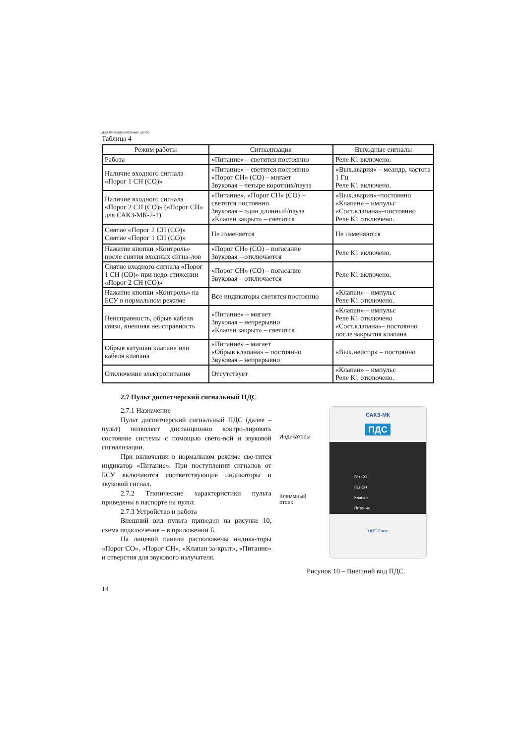Для ознакомительных целей
Таблица 4
| Режим работы | Сигнализация | Выходные сигналы |
| --- | --- | --- |
| Работа | «Питание» – светится постоянно | Реле К1 включено. |
| Наличие входного сигнала «Порог 1 СН (СО)» | «Питание» – светится постоянно «Порог СН» (СО) – мигает Звуковая – четыре коротких/пауза | «Вых.авария» – меандр, частота 1 Гц Реле К1 включено. |
| Наличие входного сигнала «Порог 2 СН (СО)» («Порог СН» для САКЗ-МК-2-1) | «Питание», «Порог СН» (СО) – светятся постоянно Звуковая – один длинный/пауза «Клапан закрыт» – светится | «Вых.авария»–постоянно «Клапан» – импульс «Сост.клапана»–постоянно Реле К1 отключено. |
| Снятие «Порог 2 СН (СО)» Снятие «Порог 1 СН (СО)» | Не изменяется | Не изменяются |
| Нажатие кнопки «Контроль» после снятия входных сигна-лов | «Порог СН» (СО) – погасание Звуковая – отключается | Реле К1 включено. |
| Снятие входного сигнала «Порог 1 СН (СО)» при недо-стижении «Порог 2 СН (СО)» | «Порог СН» (СО) – погасание Звуковая – отключается | Реле К1 включено. |
| Нажатие кнопки «Контроль» на БСУ в нормальном режиме | Все индикаторы светятся постоянно | «Клапан» – импульс Реле К1 отключено. |
| Неисправность, обрыв кабеля связи, внешняя неисправность | «Питание» – мигает Звуковая – непрерывно «Клапан закрыт» – светится | «Клапан» – импульс Реле К1 отключено «Сост.клапана»– постоянно после закрытия клапана |
| Обрыв катушки клапана или кабеля клапана | «Питание» – мигает «Обрыв клапана» – постоянно Звуковая – непрерывно | «Вых.неиспр» – постоянно |
| Отключение электропитания | Отсутствует | «Клапан» – импульс Реле К1 отключено. |
2.7 Пульт диспетчерский сигнальный ПДС
2.7.1 Назначение
Пульт диспетчерский сигнальный ПДС (далее – пульт) позволяет дистанционно контро-лировать состояние системы с помощью свето-вой и звуковой сигнализации.
При включении в нормальном режиме све-тится индикатор «Питание». При поступлении сигналов от БСУ включаются соответствующие индикаторы и звуковой сигнал.
2.7.2 Технические характеристики пульта приведены в паспорте на пульт.
2.7.3 Устройство и работа
Внешний вид пульта приведен на рисунке 10, схема подключения – в приложении Б.
На лицевой панели расположены индика-торы «Порог СО», «Порог СН», «Клапан за-крыт», «Питание» и отверстия для звукового излучателя.
Индикаторы
Клеммный отсек
САКЗ-МК
ПДС
Газ СО
Газ СН
Клапан
Питание
ЦИТ-Плюс
Рисунок 10 – Внешний вид ПДС.
14